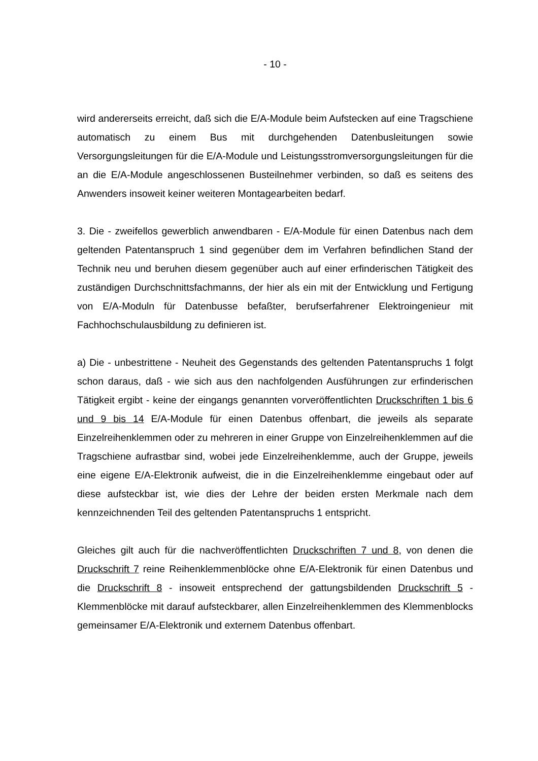- 10 -
wird andererseits erreicht, daß sich die E/A-Module beim Aufstecken auf eine Tragschiene automatisch zu einem Bus mit durchgehenden Datenbusleitungen sowie Versorgungsleitungen für die E/A-Module und Leistungsstromversorgungs­leitungen für die an die E/A-Module angeschlossenen Busteilnehmer verbinden, so daß es seitens des Anwenders insoweit keiner weiteren Montagearbeiten be­darf.
3. Die - zweifellos gewerblich anwendbaren - E/A-Module für einen Datenbus nach dem geltenden Patentanspruch 1 sind gegenüber dem im Verfahren befindlichen Stand der Technik neu und beruhen diesem gegenüber auch auf einer erfinderi­schen Tätigkeit des zuständigen Durchschnittsfachmanns, der hier als ein mit der Entwicklung und Fertigung von E/A-Moduln für Datenbusse befaßter, berufserfah­rener Elektroingenieur mit Fachhochschulausbildung zu definieren ist.
a) Die - unbestrittene - Neuheit des Gegenstands des geltenden Patentan­spruchs 1 folgt schon daraus, daß - wie sich aus den nachfolgenden Ausführun­gen zur erfinderischen Tätigkeit ergibt - keine der eingangs genannten vorveröf­fentlichten Druckschriften 1 bis 6 und 9 bis 14 E/A-Module für einen Datenbus of­fenbart, die jeweils als separate Einzelreihenklemmen oder zu mehreren in einer Gruppe von Einzelreihenklemmen auf die Tragschiene aufrastbar sind, wobei jede Einzelreihenklemme, auch der Gruppe, jeweils eine eigene E/A-Elektronik auf­weist, die in die Einzelreihenklemme eingebaut oder auf diese aufsteckbar ist, wie dies der Lehre der beiden ersten Merkmale nach dem kennzeichnenden Teil des geltenden Patentanspruchs 1 entspricht.
Gleiches gilt auch für die nachveröffentlichten Druckschriften 7 und 8, von denen die Druckschrift 7 reine Reihenklemmenblöcke ohne E/A-Elektronik für einen Da­tenbus und die Druckschrift 8 - insoweit entsprechend der gattungsbildenden Druckschrift 5 - Klemmenblöcke mit darauf aufsteckbarer, allen Einzelreihenklem­men des Klemmenblocks gemeinsamer E/A-Elektronik und externem Datenbus offenbart.